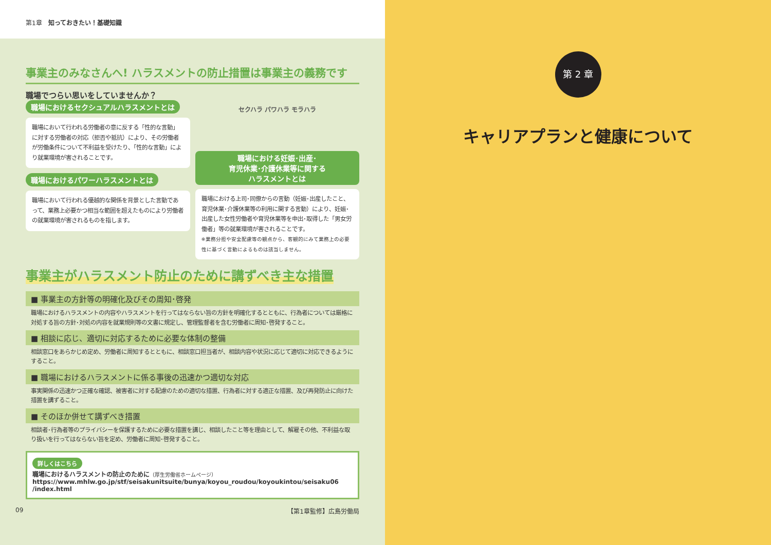第1章　知っておきたい！基礎知識
事業主のみなさんへ! ハラスメントの防止措置は事業主の義務です
職場でつらい思いをしていませんか？
職場におけるセクシュアルハラスメントとは
職場において行われる労働者の意に反する「性的な言動」に対する労働者の対応（拒否や抵抗）により、その労働者が労働条件について不利益を受けたり、「性的な言動」により就業環境が害されることです。
職場におけるパワーハラスメントとは
職場において行われる優越的な関係を背景とした言動であって、業務上必要かつ相当な範囲を超えたものにより労働者の就業環境が害されるものを指します。
セクハラ パワハラ モラハラ
職場における妊娠･出産･
育児休業･介護休業等に関する
ハラスメントとは
職場における上司･同僚からの言動（妊娠･出産したこと、育児休業･介護休業等の利用に関する言動）により、妊娠･出産した女性労働者や育児休業等を申出･取得した「男女労働者」等の就業環境が害されることです。
※業務分担や安全配慮等の観点から、客観的にみて業務上の必要性に基づく言動によるものは該当しません。
事業主がハラスメント防止のために講ずべき主な措置
■ 事業主の方針等の明確化及びその周知･啓発
職場におけるハラスメントの内容やハラスメントを行ってはならない旨の方針を明確化するとともに、行為者については厳格に対処する旨の方針･対処の内容を就業規則等の文書に規定し、管理監督者を含む労働者に周知･啓発すること。
■ 相談に応じ、適切に対応するために必要な体制の整備
相談窓口をあらかじめ定め、労働者に周知するとともに、相談窓口担当者が、相談内容や状況に応じて適切に対応できるようにすること。
■ 職場におけるハラスメントに係る事後の迅速かつ適切な対応
事実関係の迅速かつ正確な確認、被害者に対する配慮のための適切な措置、行為者に対する適正な措置、及び再発防止に向けた措置を講ずること。
■ そのほか併せて講ずべき措置
相談者･行為者等のプライバシーを保護するために必要な措置を講じ、相談したこと等を理由として、解雇その他、不利益な取り扱いを行ってはならない旨を定め、労働者に周知･啓発すること。
詳しくはこちら
職場におけるハラスメントの防止のために（厚生労働省ホームページ）
https://www.mhlw.go.jp/stf/seisakunitsuite/bunya/koyou_roudou/koyoukintou/seisaku06
/index.html
09 【第1章監修】広島労働局
第 2 章
キャリアプランと健康について